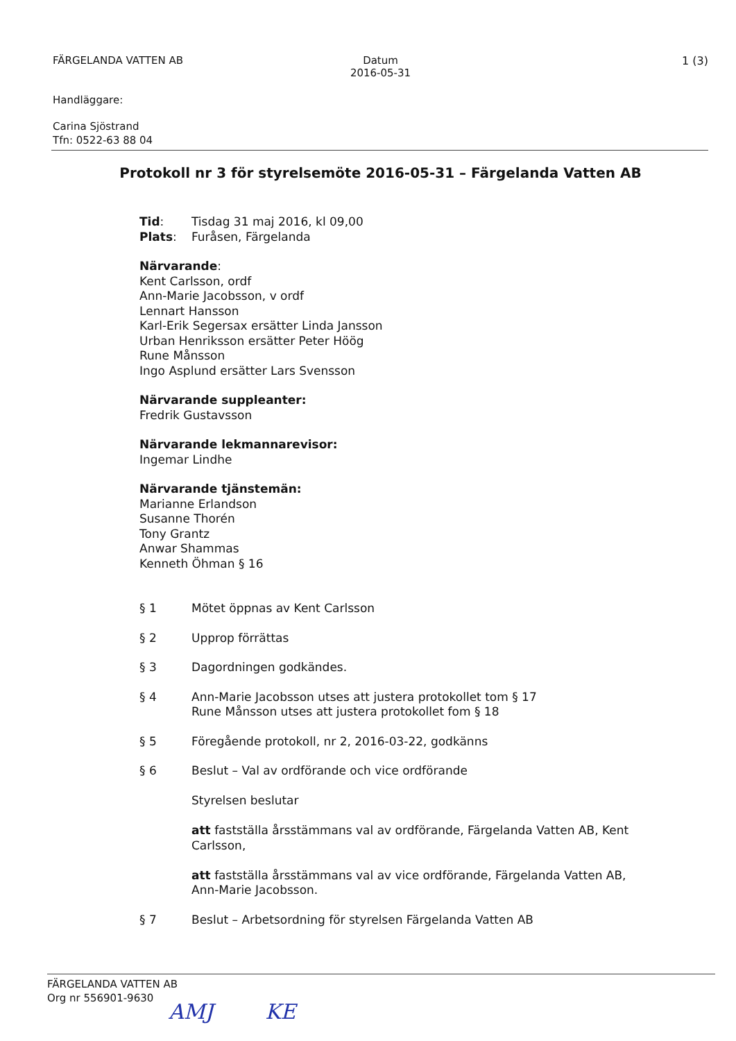FÄRGELANDA VATTEN AB Datum
2016-05-31
1 (3)
Handläggare:
Carina Sjöstrand
Tfn: 0522-63 88 04
Protokoll nr 3 för styrelsemöte 2016-05-31 – Färgelanda Vatten AB
Tid: Tisdag 31 maj 2016, kl 09,00
Plats: Furåsen, Färgelanda
Närvarande:
Kent Carlsson, ordf
Ann-Marie Jacobsson, v ordf
Lennart Hansson
Karl-Erik Segersax ersätter Linda Jansson
Urban Henriksson ersätter Peter Höög
Rune Månsson
Ingo Asplund ersätter Lars Svensson
Närvarande suppleanter:
Fredrik Gustavsson
Närvarande lekmannarevisor:
Ingemar Lindhe
Närvarande tjänstemän:
Marianne Erlandson
Susanne Thorén
Tony Grantz
Anwar Shammas
Kenneth Öhman § 16
§ 1 Mötet öppnas av Kent Carlsson
§ 2 Upprop förrättas
§ 3 Dagordningen godkändes.
§ 4 Ann-Marie Jacobsson utses att justera protokollet tom § 17
Rune Månsson utses att justera protokollet fom § 18
§ 5 Föregående protokoll, nr 2, 2016-03-22, godkänns
§ 6 Beslut – Val av ordförande och vice ordförande
Styrelsen beslutar
att fastställa årsstämmans val av ordförande, Färgelanda Vatten AB, Kent Carlsson,
att fastställa årsstämmans val av vice ordförande, Färgelanda Vatten AB, Ann-Marie Jacobsson.
§ 7 Beslut – Arbetsordning för styrelsen Färgelanda Vatten AB
FÄRGELANDA VATTEN AB
Org nr 556901-9630
AMJ KE